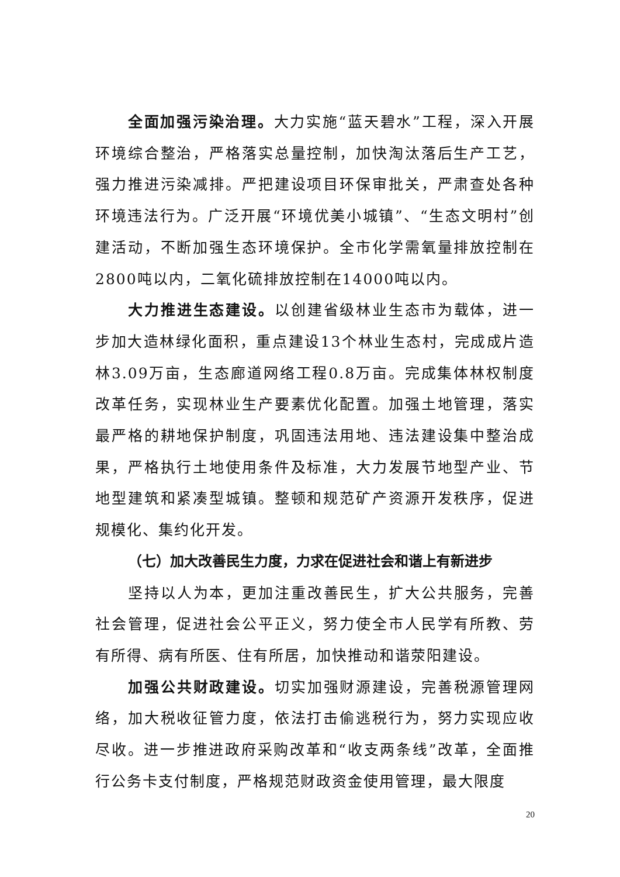全面加强污染治理。大力实施“蓝天碧水”工程，深入开展环境综合整治，严格落实总量控制，加快淘汰落后生产工艺，强力推进污染减排。严把建设项目环保审批关，严肃查处各种环境违法行为。广泛开展“环境优美小城镇”、“生态文明村”创建活动，不断加强生态环境保护。全市化学需氧量排放控制在2800吨以内，二氧化硫排放控制在14000吨以内。
大力推进生态建设。以创建省级林业生态市为载体，进一步加大造林绿化面积，重点建设13个林业生态村，完成成片造林3.09万亩，生态廊道网络工程0.8万亩。完成集体林权制度改革任务，实现林业生产要素优化配置。加强土地管理，落实最严格的耕地保护制度，巩固违法用地、违法建设集中整治成果，严格执行土地使用条件及标准，大力发展节地型产业、节地型建筑和紧凑型城镇。整顿和规范矿产资源开发秩序，促进规模化、集约化开发。
（七）加大改善民生力度，力求在促进社会和谐上有新进步
坚持以人为本，更加注重改善民生，扩大公共服务，完善社会管理，促进社会公平正义，努力使全市人民学有所教、劳有所得、病有所医、住有所居，加快推动和谐荥阳建设。
加强公共财政建设。切实加强财源建设，完善税源管理网络，加大税收征管力度，依法打击偷逃税行为，努力实现应收尽收。进一步推进政府采购改革和“收支两条线”改革，全面推行公务卡支付制度，严格规范财政资金使用管理，最大限度
20